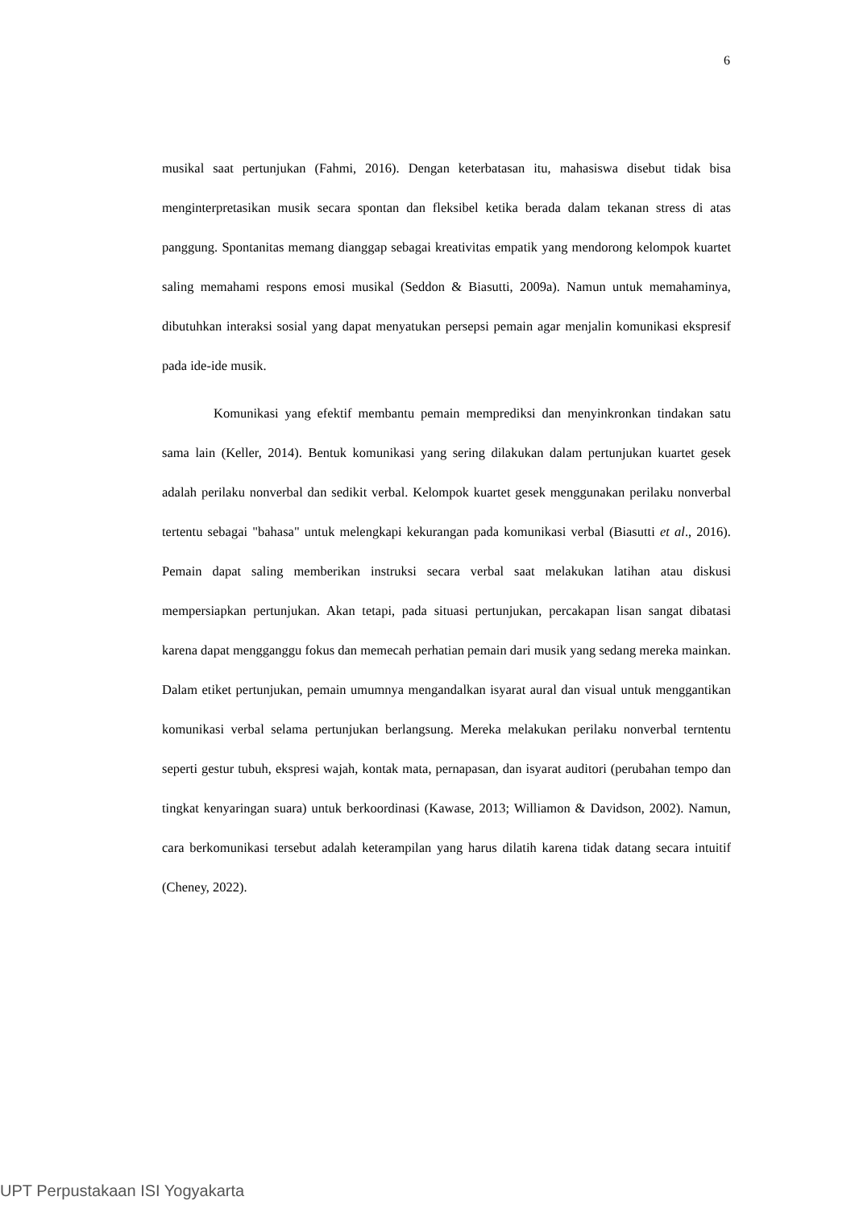6
musikal saat pertunjukan (Fahmi, 2016). Dengan keterbatasan itu, mahasiswa disebut tidak bisa menginterpretasikan musik secara spontan dan fleksibel ketika berada dalam tekanan stress di atas panggung. Spontanitas memang dianggap sebagai kreativitas empatik yang mendorong kelompok kuartet saling memahami respons emosi musikal (Seddon & Biasutti, 2009a). Namun untuk memahaminya, dibutuhkan interaksi sosial yang dapat menyatukan persepsi pemain agar menjalin komunikasi ekspresif pada ide-ide musik.
Komunikasi yang efektif membantu pemain memprediksi dan menyinkronkan tindakan satu sama lain (Keller, 2014). Bentuk komunikasi yang sering dilakukan dalam pertunjukan kuartet gesek adalah perilaku nonverbal dan sedikit verbal. Kelompok kuartet gesek menggunakan perilaku nonverbal tertentu sebagai "bahasa" untuk melengkapi kekurangan pada komunikasi verbal (Biasutti et al., 2016). Pemain dapat saling memberikan instruksi secara verbal saat melakukan latihan atau diskusi mempersiapkan pertunjukan. Akan tetapi, pada situasi pertunjukan, percakapan lisan sangat dibatasi karena dapat mengganggu fokus dan memecah perhatian pemain dari musik yang sedang mereka mainkan. Dalam etiket pertunjukan, pemain umumnya mengandalkan isyarat aural dan visual untuk menggantikan komunikasi verbal selama pertunjukan berlangsung. Mereka melakukan perilaku nonverbal terntentu seperti gestur tubuh, ekspresi wajah, kontak mata, pernapasan, dan isyarat auditori (perubahan tempo dan tingkat kenyaringan suara) untuk berkoordinasi (Kawase, 2013; Williamon & Davidson, 2002). Namun, cara berkomunikasi tersebut adalah keterampilan yang harus dilatih karena tidak datang secara intuitif (Cheney, 2022).
UPT Perpustakaan ISI Yogyakarta